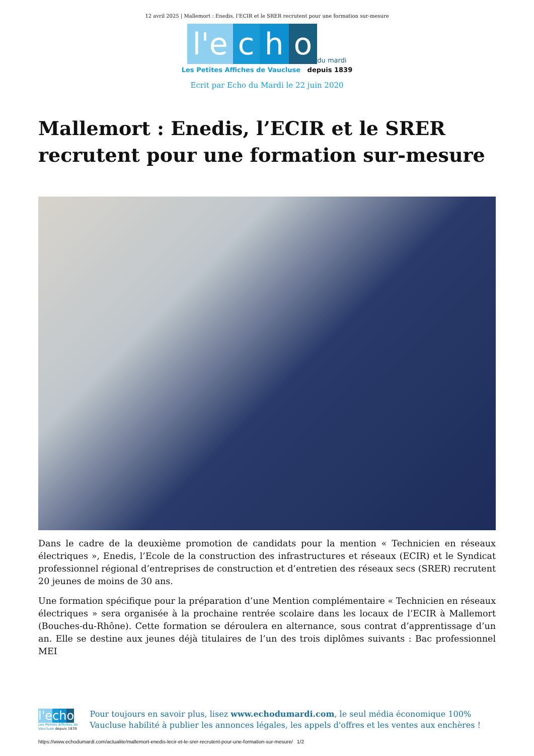12 avril 2025 | Mallemort : Enedis, l’ECIR et le SRER recrutent pour une formation sur-mesure
l'e c h o du mardi
Les Petites Affiches de Vaucluse depuis 1839
Ecrit par Echo du Mardi le 22 juin 2020
Mallemort : Enedis, l’ECIR et le SRER recrutent pour une formation sur-mesure
Dans le cadre de la deuxième promotion de candidats pour la mention « Technicien en réseaux électriques », Enedis, l’Ecole de la construction des infrastructures et réseaux (ECIR) et le Syndicat professionnel régional d’entreprises de construction et d’entretien des réseaux secs (SRER) recrutent 20 jeunes de moins de 30 ans.
Une formation spécifique pour la préparation d’une Mention complémentaire « Technicien en réseaux électriques » sera organisée à la prochaine rentrée scolaire dans les locaux de l’ECIR à Mallemort (Bouches-du-Rhône). Cette formation se déroulera en alternance, sous contrat d’apprentissage d’un an. Elle se destine aux jeunes déjà titulaires de l’un des trois diplômes suivants : Bac professionnel MEI
l'e cho
Les Petites Affiches de Vaucluse depuis 1839
Pour toujours en savoir plus, lisez www.echodumardi.com, le seul média économique 100% Vaucluse habilité à publier les annonces légales, les appels d'offres et les ventes aux enchères !
https://www.echodumardi.com/actualite/mallemort-enedis-lecir-et-le-srer-recrutent-pour-une-formation-sur-mesure/ 1/2